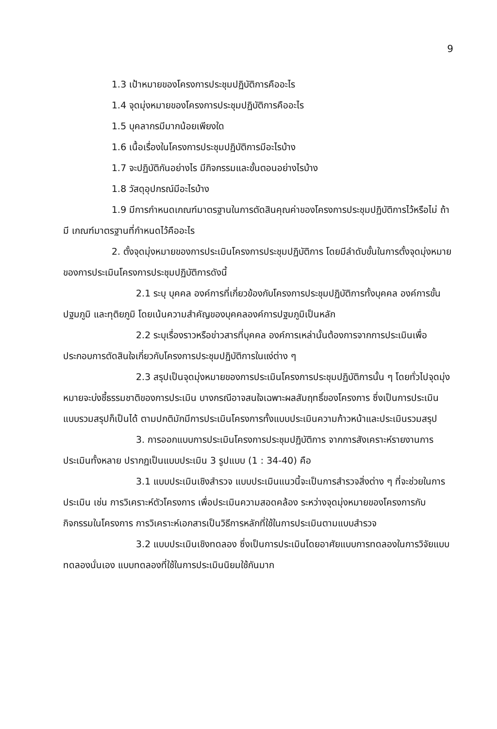9
1.3 เป้าหมายของโครงการประชุมปฏิบัติการคืออะไร
1.4 จุดมุ่งหมายของโครงการประชุมปฏิบัติการคืออะไร
1.5 บุคลากรมีมากน้อยเพียงใด
1.6 เนื้อเรื่องในโครงการประชุมปฏิบัติการมีอะไรบ้าง
1.7 จะปฏิบัติกันอย่างไร มีกิจกรรมและขั้นตอนอย่างไรบ้าง
1.8 วัสดุอุปกรณ์มีอะไรบ้าง
1.9 มีการกำหนดเกณฑ์มาตรฐานในการตัดสินคุณค่าของโครงการประชุมปฏิบัติการไว้หรือไม่ ถ้ามี เกณฑ์มาตรฐานที่กำหนดไว้คืออะไร
2. ตั้งจุดมุ่งหมายของการประเมินโครงการประชุมปฏิบัติการ โดยมีลำดับขั้นในการตั้งจุดมุ่งหมายของการประเมินโครงการประชุมปฏิบัติการดังนี้
2.1 ระบุ บุคคล องค์การที่เกี่ยวข้องกับโครงการประชุมปฏิบัติการทั้งบุคคล องค์การขั้นปฐมภูมิ และทุติยภูมิ โดยเน้นความสำคัญของบุคคลองค์การปฐมภูมิเป็นหลัก
2.2 ระบุเรื่องราวหรือข่าวสารที่บุคคล องค์การเหล่านั้นต้องการจากการประเมินเพื่อประกอบการตัดสินใจเกี่ยวกับโครงการประชุมปฏิบัติการในแง่ต่าง ๆ
2.3 สรุปเป็นจุดมุ่งหมายของการประเมินโครงการประชุมปฏิบัติการนั้น ๆ โดยทั่วไปจุดมุ่งหมายจะบ่งชี้ธรรมชาติของการประเมิน บางกรณีอาจสนใจเฉพาะผลสัมฤทธิ์ของโครงการ ซึ่งเป็นการประเมินแบบรวมสรุปก็เป็นได้ ตามปกติมักมีการประเมินโครงการทั้งแบบประเมินความก้าวหน้าและประเมินรวมสรุป
3. การออกแบบการประเมินโครงการประชุมปฏิบัติการ จากการสังเคราะห์รายงานการประเมินทั้งหลาย ปรากฏเป็นแบบประเมิน 3 รูปแบบ (1 : 34-40) คือ
3.1 แบบประเมินเชิงสำรวจ แบบประเมินแนวนี้จะเป็นการสำรวจสิ่งต่าง ๆ ที่จะช่วยในการประเมิน เช่น การวิเคราะห์ตัวโครงการ เพื่อประเมินความสอดคล้อง ระหว่างจุดมุ่งหมายของโครงการกับกิจกรรมในโครงการ การวิเคราะห์เอกสารเป็นวิธีการหลักที่ใช้ในการประเมินตามแบบสำรวจ
3.2 แบบประเมินเชิงทดลอง ซึ่งเป็นการประเมินโดยอาศัยแบบการทดลองในการวิจัยแบบทดลองนั่นเอง แบบทดลองที่ใช้ในการประเมินนิยมใช้กันมาก